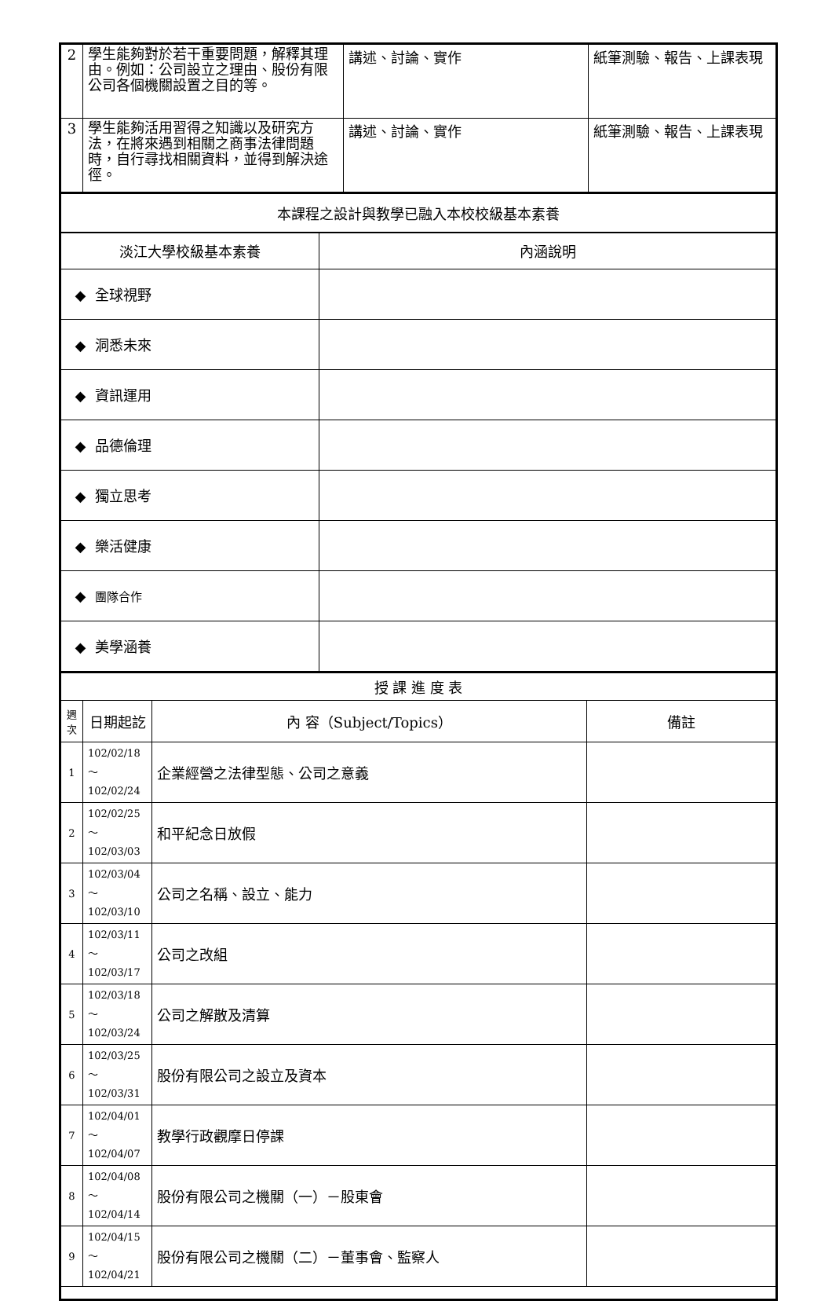| 2 | 學生能夠對於若干重要問題，解釋其理由。例如：公司設立之理由、股份有限公司各個機關設置之目的等。 | 講述、討論、實作 | 紙筆測驗、報告、上課表現 |
| 3 | 學生能夠活用習得之知識以及研究方法，在將來遇到相關之商事法律問題時，自行尋找相關資料，並得到解決途徑。 | 講述、討論、實作 | 紙筆測驗、報告、上課表現 |
| 本課程之設計與教學已融入本校校級基本素養 | |
| 淡江大學校級基本素養 | 內涵說明 |
| ◆ 全球視野 | |
| ◆ 洞悉未來 | |
| ◆ 資訊運用 | |
| ◆ 品德倫理 | |
| ◆ 獨立思考 | |
| ◆ 樂活健康 | |
| ◆ 團隊合作 | |
| ◆ 美學涵養 | |
| 授 課 進 度 表 | | | |
| 週 次 | 日期起訖 | 內 容（Subject/Topics） | 備註 |
| 1 | 102/02/18～ 102/02/24 | 企業經營之法律型態、公司之意義 | |
| 2 | 102/02/25～ 102/03/03 | 和平紀念日放假 | |
| 3 | 102/03/04～ 102/03/10 | 公司之名稱、設立、能力 | |
| 4 | 102/03/11～ 102/03/17 | 公司之改組 | |
| 5 | 102/03/18～ 102/03/24 | 公司之解散及清算 | |
| 6 | 102/03/25～ 102/03/31 | 股份有限公司之設立及資本 | |
| 7 | 102/04/01～ 102/04/07 | 教學行政觀摩日停課 | |
| 8 | 102/04/08～ 102/04/14 | 股份有限公司之機關（一）－股東會 | |
| 9 | 102/04/15～ 102/04/21 | 股份有限公司之機關（二）－董事會、監察人 | |